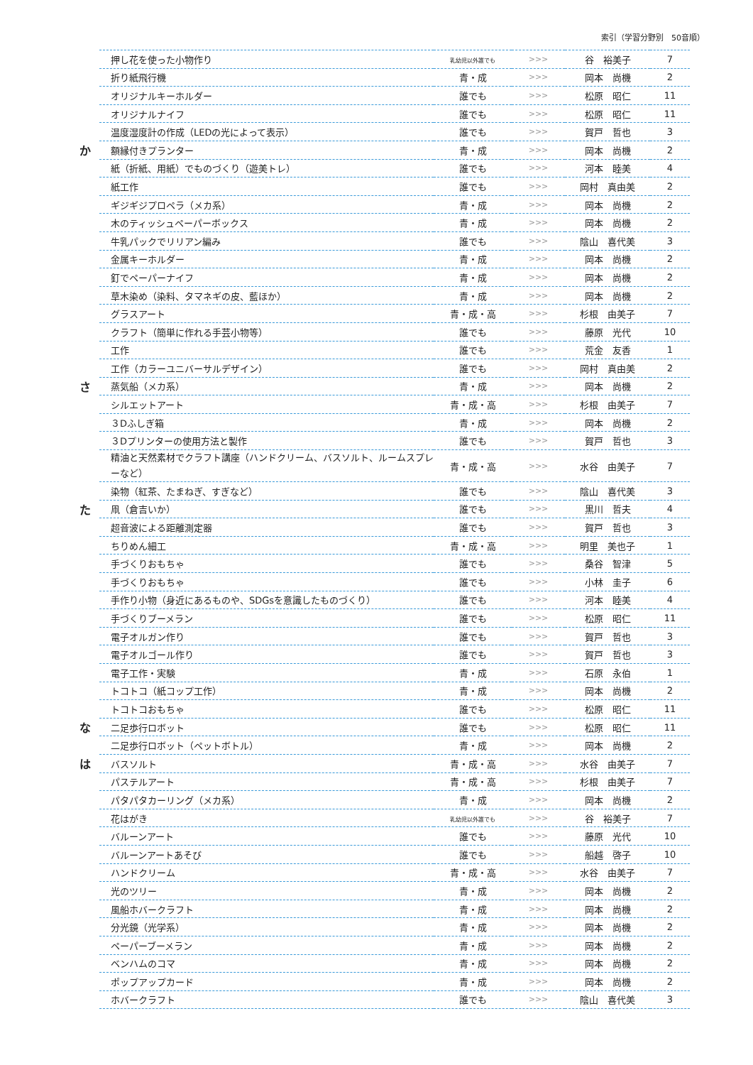索引（学習分野別　50音順）
| | 押し花を使った小物作り | 乳幼児以外誰でも | >>> | 谷 裕美子 | 7 |
| | 折り紙飛行機 | 青・成 | >>> | 岡本 尚機 | 2 |
| | オリジナルキーホルダー | 誰でも | >>> | 松原 昭仁 | 11 |
| | オリジナルナイフ | 誰でも | >>> | 松原 昭仁 | 11 |
| | 温度湿度計の作成（LEDの光によって表示） | 誰でも | >>> | 賀戸 哲也 | 3 |
| か | 額縁付きプランター | 青・成 | >>> | 岡本 尚機 | 2 |
| | 紙（折紙、用紙）でものづくり（遊美トレ） | 誰でも | >>> | 河本 睦美 | 4 |
| | 紙工作 | 誰でも | >>> | 岡村 真由美 | 2 |
| | ギジギジプロペラ（メカ系） | 青・成 | >>> | 岡本 尚機 | 2 |
| | 木のティッシュペーパーボックス | 青・成 | >>> | 岡本 尚機 | 2 |
| | 牛乳パックでリリアン編み | 誰でも | >>> | 陰山 喜代美 | 3 |
| | 金属キーホルダー | 青・成 | >>> | 岡本 尚機 | 2 |
| | 釘でペーパーナイフ | 青・成 | >>> | 岡本 尚機 | 2 |
| | 草木染め（染料、タマネギの皮、藍ほか） | 青・成 | >>> | 岡本 尚機 | 2 |
| | グラスアート | 青・成・高 | >>> | 杉根 由美子 | 7 |
| | クラフト（簡単に作れる手芸小物等） | 誰でも | >>> | 藤原 光代 | 10 |
| | 工作 | 誰でも | >>> | 荒金 友香 | 1 |
| | 工作（カラーユニバーサルデザイン） | 誰でも | >>> | 岡村 真由美 | 2 |
| さ | 蒸気船（メカ系） | 青・成 | >>> | 岡本 尚機 | 2 |
| | シルエットアート | 青・成・高 | >>> | 杉根 由美子 | 7 |
| | ３Dふしぎ箱 | 青・成 | >>> | 岡本 尚機 | 2 |
| | ３Dプリンターの使用方法と製作 | 誰でも | >>> | 賀戸 哲也 | 3 |
| | 精油と天然素材でクラフト講座（ハンドクリーム、バスソルト、ルームスプレーなど） | 青・成・高 | >>> | 水谷 由美子 | 7 |
| | 染物（紅茶、たまねぎ、すぎなど） | 誰でも | >>> | 陰山 喜代美 | 3 |
| た | 凧（倉吉いか） | 誰でも | >>> | 黒川 哲夫 | 4 |
| | 超音波による距離測定器 | 誰でも | >>> | 賀戸 哲也 | 3 |
| | ちりめん細工 | 青・成・高 | >>> | 明里 美也子 | 1 |
| | 手づくりおもちゃ | 誰でも | >>> | 桑谷 智津 | 5 |
| | 手づくりおもちゃ | 誰でも | >>> | 小林 圭子 | 6 |
| | 手作り小物（身近にあるものや、SDGsを意識したものづくり） | 誰でも | >>> | 河本 睦美 | 4 |
| | 手づくりブーメラン | 誰でも | >>> | 松原 昭仁 | 11 |
| | 電子オルガン作り | 誰でも | >>> | 賀戸 哲也 | 3 |
| | 電子オルゴール作り | 誰でも | >>> | 賀戸 哲也 | 3 |
| | 電子工作・実験 | 青・成 | >>> | 石原 永伯 | 1 |
| | トコトコ（紙コップ工作） | 青・成 | >>> | 岡本 尚機 | 2 |
| | トコトコおもちゃ | 誰でも | >>> | 松原 昭仁 | 11 |
| な | 二足歩行ロボット | 誰でも | >>> | 松原 昭仁 | 11 |
| | 二足歩行ロボット（ペットボトル） | 青・成 | >>> | 岡本 尚機 | 2 |
| は | バスソルト | 青・成・高 | >>> | 水谷 由美子 | 7 |
| | パステルアート | 青・成・高 | >>> | 杉根 由美子 | 7 |
| | パタパタカーリング（メカ系） | 青・成 | >>> | 岡本 尚機 | 2 |
| | 花はがき | 乳幼児以外誰でも | >>> | 谷 裕美子 | 7 |
| | バルーンアート | 誰でも | >>> | 藤原 光代 | 10 |
| | バルーンアートあそび | 誰でも | >>> | 船越 啓子 | 10 |
| | ハンドクリーム | 青・成・高 | >>> | 水谷 由美子 | 7 |
| | 光のツリー | 青・成 | >>> | 岡本 尚機 | 2 |
| | 風船ホバークラフト | 青・成 | >>> | 岡本 尚機 | 2 |
| | 分光鏡（光学系） | 青・成 | >>> | 岡本 尚機 | 2 |
| | ペーパーブーメラン | 青・成 | >>> | 岡本 尚機 | 2 |
| | ベンハムのコマ | 青・成 | >>> | 岡本 尚機 | 2 |
| | ポップアップカード | 青・成 | >>> | 岡本 尚機 | 2 |
| | ホバークラフト | 誰でも | >>> | 陰山 喜代美 | 3 |